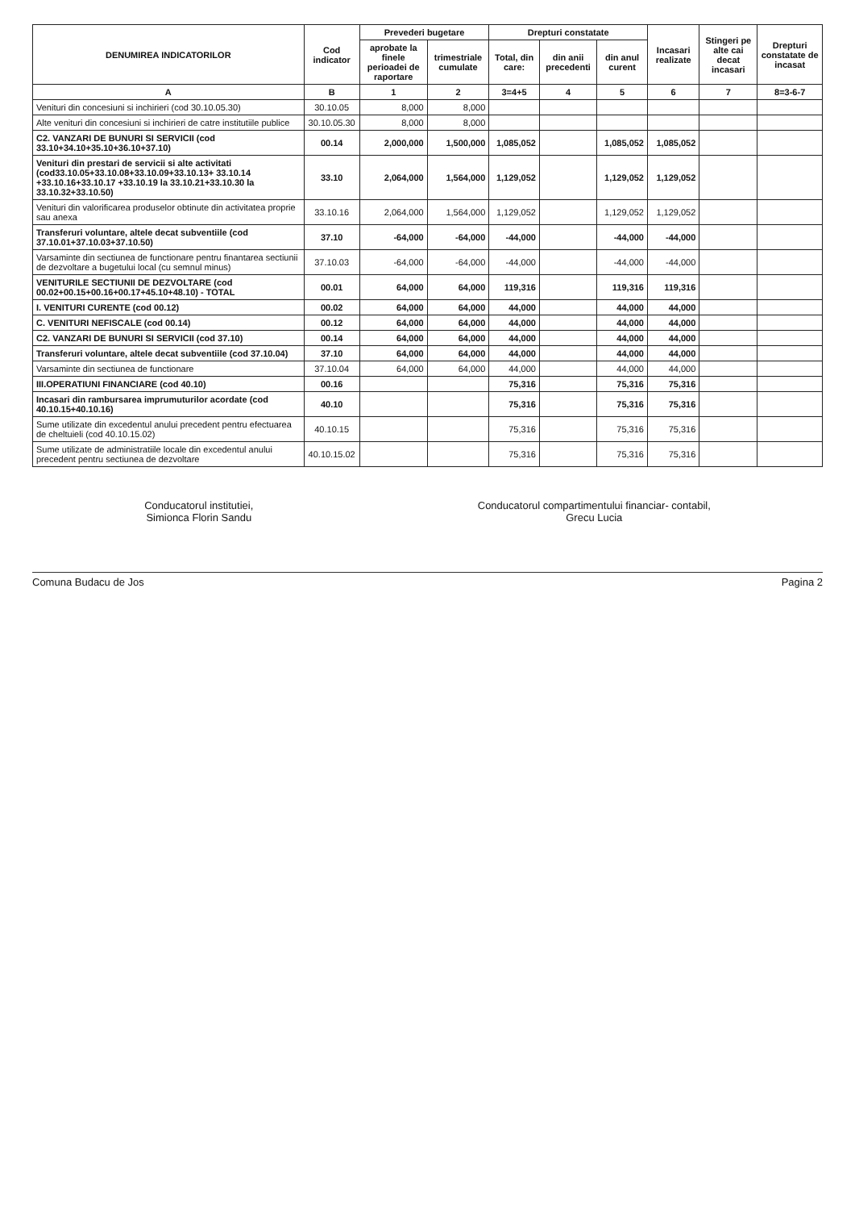| DENUMIREA INDICATORILOR | Cod indicator | Prevederi bugetare | | Drepturi constatate | | | Incasari realizate | Stingeri pe alte cai decat incasari | Drepturi constatate de incasat |
| --- | --- | --- | --- | --- | --- | --- | --- | --- | --- |
| | | aprobate la finele perioadei de raportare | trimestriale cumulate | Total, din care: | din anii precedenti | din anul curent | | | |
| A | B | 1 | 2 | 3=4+5 | 4 | 5 | 6 | 7 | 8=3-6-7 |
| Venituri din concesiuni si inchirieri (cod 30.10.05.30) | 30.10.05 | 8,000 | 8,000 | | | | | | |
| Alte venituri din concesiuni si inchirieri de catre institutiile publice | 30.10.05.30 | 8,000 | 8,000 | | | | | | |
| C2. VANZARI DE BUNURI SI SERVICII (cod 33.10+34.10+35.10+36.10+37.10) | 00.14 | 2,000,000 | 1,500,000 | 1,085,052 | | 1,085,052 | 1,085,052 | | |
| Venituri din prestari de servicii si alte activitati (cod33.10.05+33.10.08+33.10.09+33.10.13+ 33.10.14 +33.10.16+33.10.17 +33.10.19 la 33.10.21+33.10.30 la 33.10.32+33.10.50) | 33.10 | 2,064,000 | 1,564,000 | 1,129,052 | | 1,129,052 | 1,129,052 | | |
| Venituri din valorificarea produselor obtinute din activitatea proprie sau anexa | 33.10.16 | 2,064,000 | 1,564,000 | 1,129,052 | | 1,129,052 | 1,129,052 | | |
| Transferuri voluntare, altele decat subventiile (cod 37.10.01+37.10.03+37.10.50) | 37.10 | -64,000 | -64,000 | -44,000 | | -44,000 | -44,000 | | |
| Varsaminte din sectiunea de functionare pentru finantarea sectiunii de dezvoltare a bugetului local (cu semnul minus) | 37.10.03 | -64,000 | -64,000 | -44,000 | | -44,000 | -44,000 | | |
| VENITURILE SECTIUNII DE DEZVOLTARE (cod 00.02+00.15+00.16+00.17+45.10+48.10) - TOTAL | 00.01 | 64,000 | 64,000 | 119,316 | | 119,316 | 119,316 | | |
| I. VENITURI CURENTE (cod 00.12) | 00.02 | 64,000 | 64,000 | 44,000 | | 44,000 | 44,000 | | |
| C. VENITURI NEFISCALE (cod 00.14) | 00.12 | 64,000 | 64,000 | 44,000 | | 44,000 | 44,000 | | |
| C2. VANZARI DE BUNURI SI SERVICII (cod 37.10) | 00.14 | 64,000 | 64,000 | 44,000 | | 44,000 | 44,000 | | |
| Transferuri voluntare, altele decat subventiile (cod 37.10.04) | 37.10 | 64,000 | 64,000 | 44,000 | | 44,000 | 44,000 | | |
| Varsaminte din sectiunea de functionare | 37.10.04 | 64,000 | 64,000 | 44,000 | | 44,000 | 44,000 | | |
| III.OPERATIUNI FINANCIARE (cod 40.10) | 00.16 | | | 75,316 | | 75,316 | 75,316 | | |
| Incasari din rambursarea imprumuturilor acordate (cod 40.10.15+40.10.16) | 40.10 | | | 75,316 | | 75,316 | 75,316 | | |
| Sume utilizate din excedentul anului precedent pentru efectuarea de cheltuieli (cod 40.10.15.02) | 40.10.15 | | | 75,316 | | 75,316 | 75,316 | | |
| Sume utilizate de administratiile locale din excedentul anului precedent pentru sectiunea de dezvoltare | 40.10.15.02 | | | 75,316 | | 75,316 | 75,316 | | |
Conducatorul institutiei,
Simionca Florin Sandu
Conducatorul compartimentului financiar- contabil,
Grecu Lucia
Comuna Budacu de Jos Pagina 2